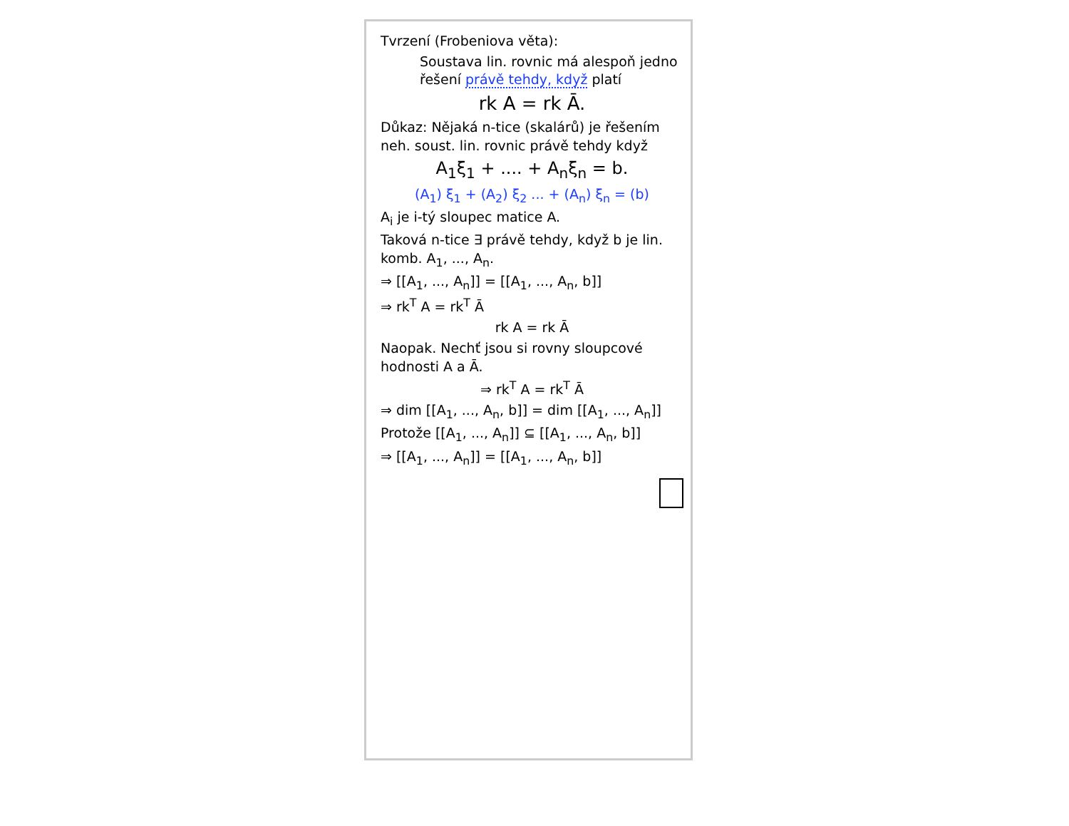Tvrzení (Frobeniova věta):
Soustava lin. rovnic má alespoň jedno řešení právě tehdy, když platí
rk A = rk Ā.
Důkaz: Nějaká n-tice (skalárů) je řešením neh. soust. lin. rovnic právě tehdy když
A<sub>1</sub>ξ<sub>1</sub> + .... + A<sub>n</sub>ξ<sub>n</sub> = b.
(A<sub>1</sub>) ξ<sub>1</sub> + (A<sub>2</sub>) ξ<sub>2</sub> ... + (A<sub>n</sub>) ξ<sub>n</sub> = (b)
A<sub>i</sub> je i-tý sloupec matice A.
Taková n-tice ∃ právě tehdy, když b je lin. komb. A<sub>1</sub>, ..., A<sub>n</sub>.
⇒ [[A<sub>1</sub>, ..., A<sub>n</sub>]] = [[A<sub>1</sub>, ..., A<sub>n</sub>, b]]
⇒ rk<sup>T</sup> A = rk<sup>T</sup> Ā
rk A = rk Ā
Naopak. Nechť jsou si rovny sloupcové hodnosti A a Ā.
⇒ rk<sup>T</sup> A = rk<sup>T</sup> Ā
⇒ dim [[A<sub>1</sub>, ..., A<sub>n</sub>, b]] = dim [[A<sub>1</sub>, ..., A<sub>n</sub>]]
Protože [[A<sub>1</sub>, ..., A<sub>n</sub>]] ⊆ [[A<sub>1</sub>, ..., A<sub>n</sub>, b]]
⇒ [[A<sub>1</sub>, ..., A<sub>n</sub>]] = [[A<sub>1</sub>, ..., A<sub>n</sub>, b]]